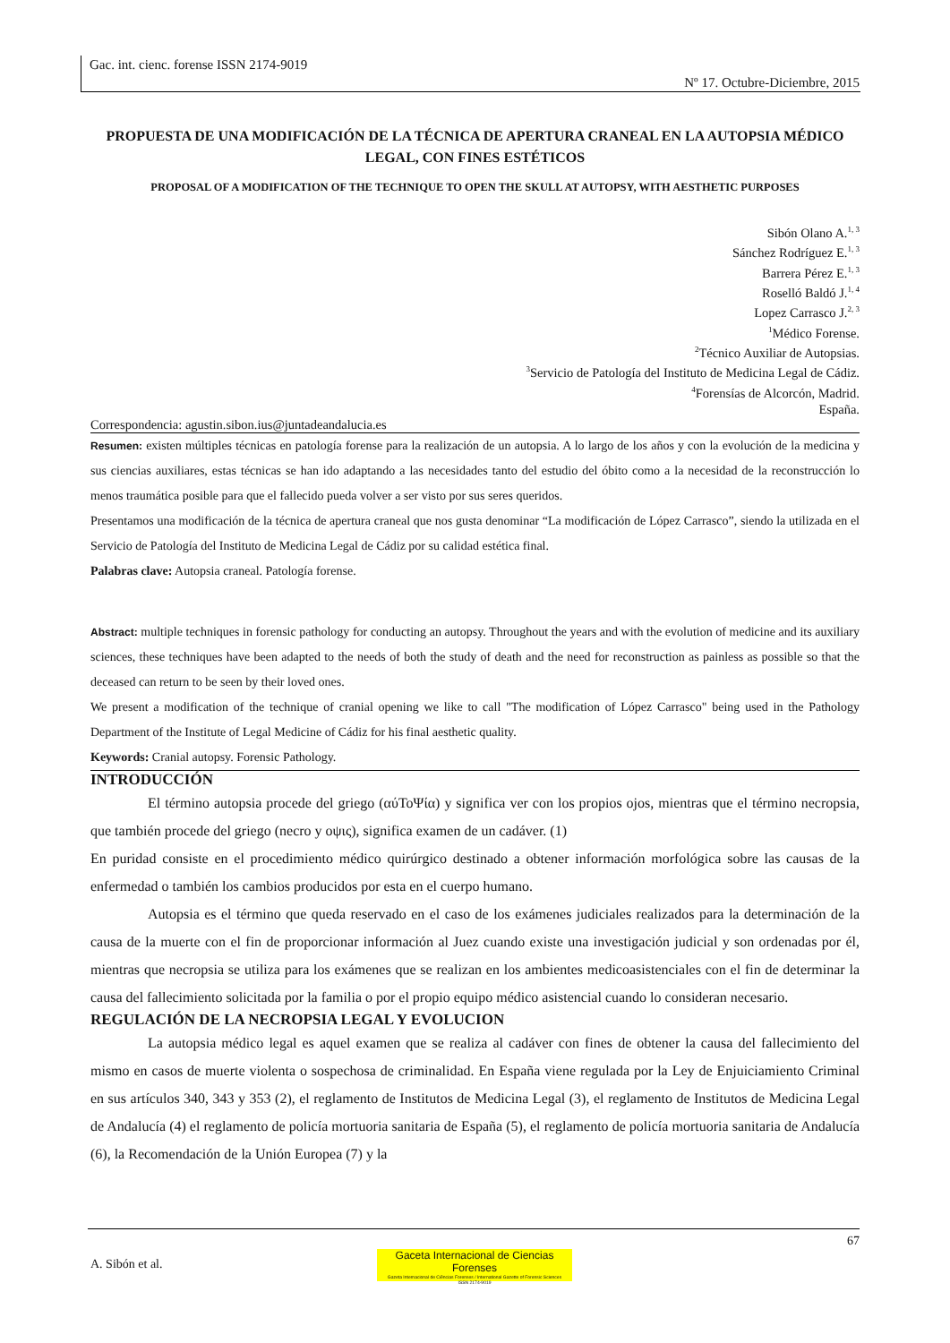Gac. int. cienc. forense ISSN 2174-9019
Nº 17. Octubre-Diciembre, 2015
PROPUESTA DE UNA MODIFICACIÓN DE LA TÉCNICA DE APERTURA CRANEAL EN LA AUTOPSIA MÉDICO LEGAL, CON FINES ESTÉTICOS
PROPOSAL OF A MODIFICATION OF THE TECHNIQUE TO OPEN THE SKULL AT AUTOPSY, WITH AESTHETIC PURPOSES
Sibón Olano A.<sup>1, 3</sup>
Sánchez Rodríguez E.<sup>1, 3</sup>
Barrera Pérez E.<sup>1, 3</sup>
Roselló Baldó J.<sup>1, 4</sup>
Lopez Carrasco J.<sup>2, 3</sup>
<sup>1</sup> Médico Forense.
<sup>2</sup> Técnico Auxiliar de Autopsias.
<sup>3</sup> Servicio de Patología del Instituto de Medicina Legal de Cádiz.
<sup>4</sup> Forensías de Alcorcón, Madrid.
España.
Correspondencia: agustin.sibon.ius@juntadeandalucia.es
Resumen: existen múltiples técnicas en patología forense para la realización de un autopsia. A lo largo de los años y con la evolución de la medicina y sus ciencias auxiliares, estas técnicas se han ido adaptando a las necesidades tanto del estudio del óbito como a la necesidad de la reconstrucción lo menos traumática posible para que el fallecido pueda volver a ser visto por sus seres queridos.
Presentamos una modificación de la técnica de apertura craneal que nos gusta denominar “La modificación de López Carrasco”, siendo la utilizada en el Servicio de Patología del Instituto de Medicina Legal de Cádiz por su calidad estética final.
Palabras clave: Autopsia craneal. Patología forense.
Abstract: multiple techniques in forensic pathology for conducting an autopsy. Throughout the years and with the evolution of medicine and its auxiliary sciences, these techniques have been adapted to the needs of both the study of death and the need for reconstruction as painless as possible so that the deceased can return to be seen by their loved ones.
We present a modification of the technique of cranial opening we like to call "The modification of López Carrasco" being used in the Pathology Department of the Institute of Legal Medicine of Cádiz for his final aesthetic quality.
Keywords: Cranial autopsy. Forensic Pathology.
INTRODUCCIÓN
El término autopsia procede del griego (αύΤοΨία) y significa ver con los propios ojos, mientras que el término necropsia, que también procede del griego (necro y οψις), significa examen de un cadáver. (1)
En puridad consiste en el procedimiento médico quirúrgico destinado a obtener información morfológica sobre las causas de la enfermedad o también los cambios producidos por esta en el cuerpo humano.
Autopsia es el término que queda reservado en el caso de los exámenes judiciales realizados para la determinación de la causa de la muerte con el fin de proporcionar información al Juez cuando existe una investigación judicial y son ordenadas por él, mientras que necropsia se utiliza para los exámenes que se realizan en los ambientes medicoasistenciales con el fin de determinar la causa del fallecimiento solicitada por la familia o por el propio equipo médico asistencial cuando lo consideran necesario.
REGULACIÓN DE LA NECROPSIA LEGAL Y EVOLUCION
La autopsia médico legal es aquel examen que se realiza al cadáver con fines de obtener la causa del fallecimiento del mismo en casos de muerte violenta o sospechosa de criminalidad. En España viene regulada por la Ley de Enjuiciamiento Criminal en sus artículos 340, 343 y 353 (2), el reglamento de Institutos de Medicina Legal (3), el reglamento de Institutos de Medicina Legal de Andalucía (4) el reglamento de policía mortuoria sanitaria de España (5), el reglamento de policía mortuoria sanitaria de Andalucía (6), la Recomendación de la Unión Europea (7) y la
67
A. Sibón et al.
Gaceta Internacional de Ciencias Forenses
Gazeta Internacional de Ciências Forenses / International Gazette of Forensic Sciences
ISSN 2174-9019